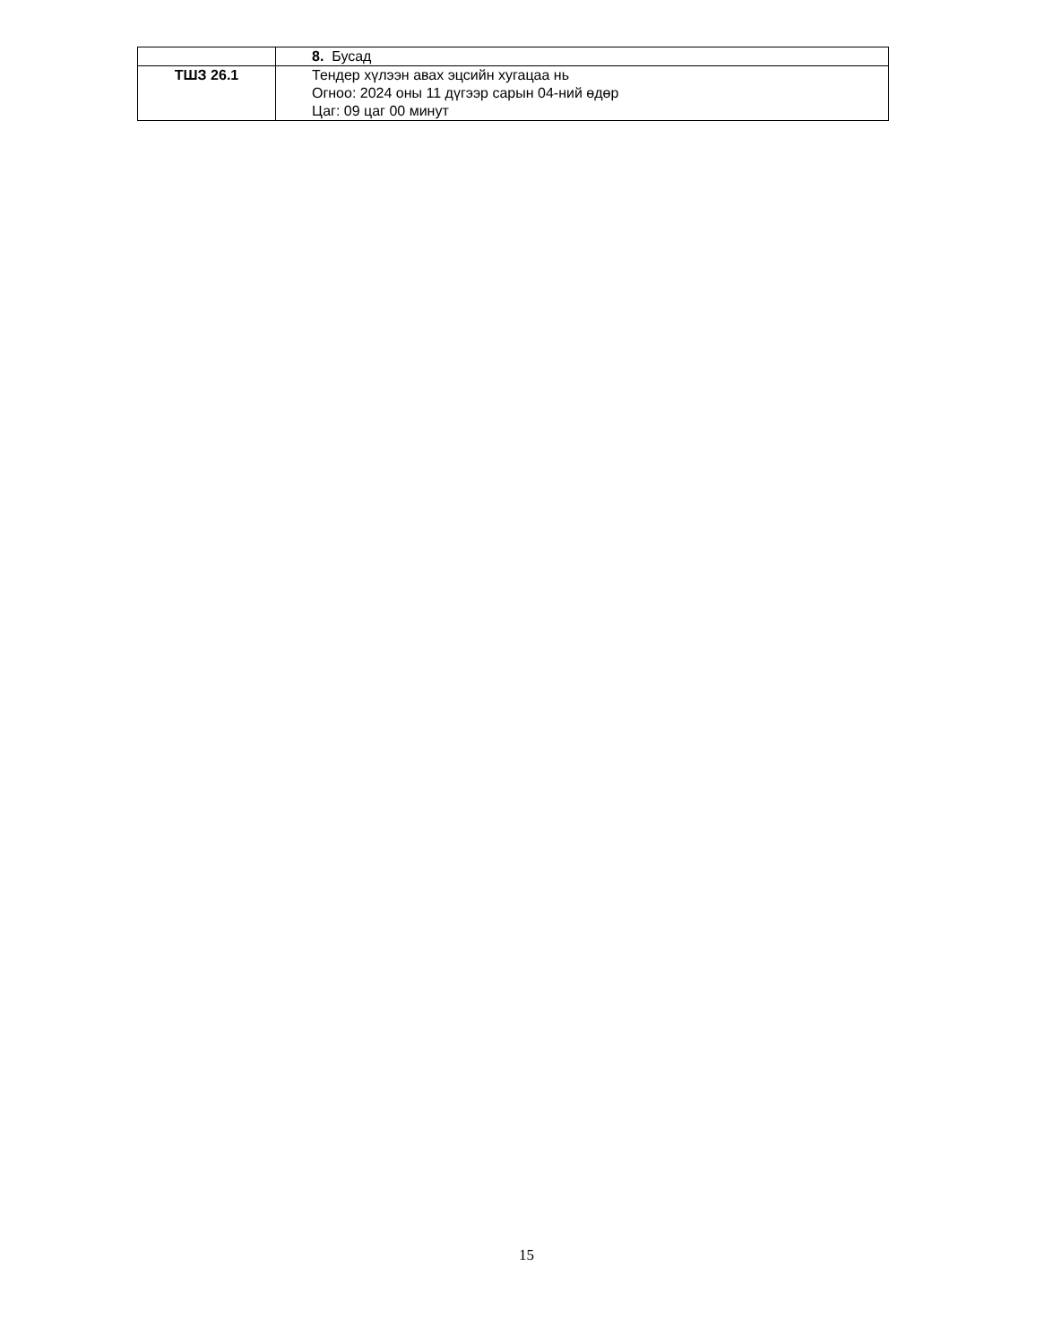| | 8. Бусад |
| ТШЗ 26.1 | Тендер хүлээн авах эцсийн хугацаа нь Огноо: 2024 оны 11 дүгээр сарын 04-ний өдөр Цаг: 09 цаг 00 минут |
15